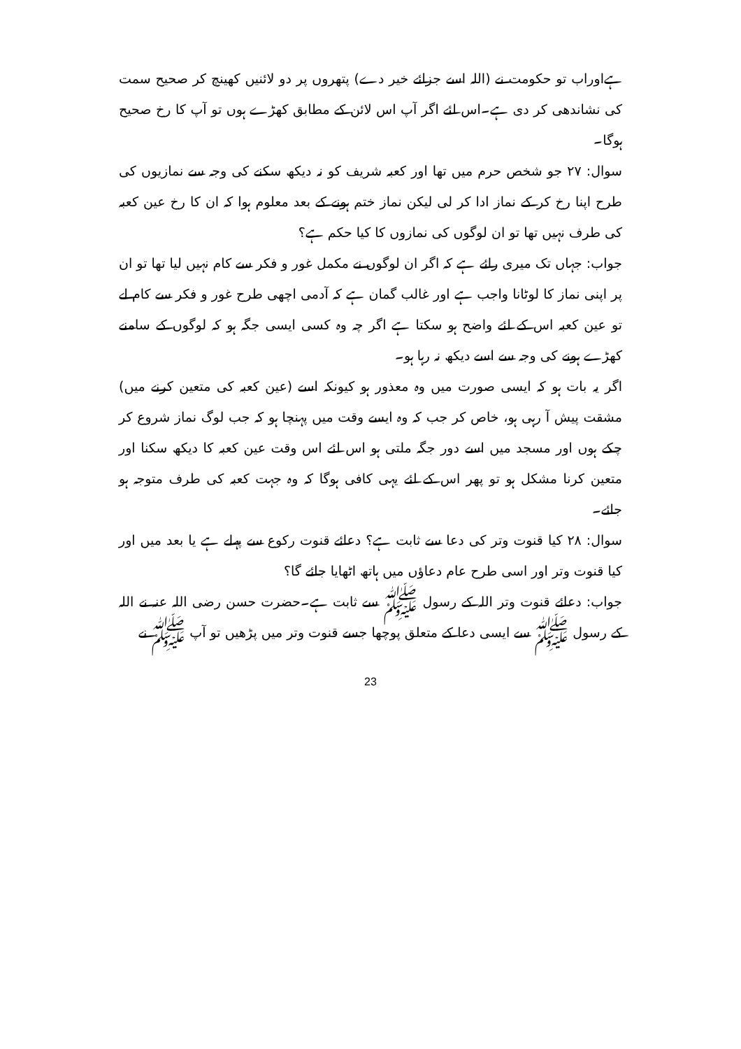ہےاوراب تو حکومت نے (اللہ اسے جزائے خیر دے) پتھروں پر دو لائنیں کھینچ کر صحیح سمت کی نشاندھی کر دی ہے۔اس لئے اگر آپ اس لائن کے مطابق کھڑے ہوں تو آپ کا رخ صحیح ہوگا۔
سوال: ۲۷ جو شخص حرم میں تھا اور کعبہ شریف کو نہ دیکھ سکنے کی وجہ سے نمازیوں کی طرح اپنا رخ کر کے نماز ادا کر لی لیکن نماز ختم ہونے کے بعد معلوم ہوا کہ ان کا رخ عین کعبہ کی طرف نہیں تھا تو ان لوگوں کی نمازوں کا کیا حکم ہے؟
جواب: جہاں تک میری رائے ہے کہ اگر ان لوگوں نے مکمل غور و فکر سے کام نہیں لیا تھا تو ان پر اپنی نماز کا لوٹانا واجب ہے اور غالب گمان ہے کہ آدمی اچھی طرح غور و فکر سے کام لے تو عین کعبہ اس کے لئے واضح ہو سکتا ہے اگر چہ وہ کسی ایسی جگہ ہو کہ لوگوں کے سامنے کھڑے ہونے کی وجہ سے اسے دیکھ نہ رہا ہو۔
اگر یہ بات ہو کہ ایسی صورت میں وہ معذور ہو کیونکہ اسے (عین کعبہ کی متعین کرنے میں) مشقت پیش آ رہی ہو، خاص کر جب کہ وہ ایسے وقت میں پہنچا ہو کہ جب لوگ نماز شروع کر چکے ہوں اور مسجد میں اسے دور جگہ ملتی ہو اس لئے اس وقت عین کعبہ کا دیکھ سکنا اور متعین کرنا مشکل ہو تو پھر اس کے لئے یہی کافی ہوگا کہ وہ جہت کعبہ کی طرف متوجہ ہو جائے۔
سوال: ۲۸ کیا قنوت وتر کی دعا سے ثابت ہے؟ دعائے قنوت رکوع سے پہلے ہے یا بعد میں اور کیا قنوت وتر اور اسی طرح عام دعاؤں میں ہاتھ اٹھایا جائے گا؟
جواب: دعائے قنوت وتر اللہ کے رسول ﷺ سے ثابت ہے۔حضرت حسن رضی اللہ عنہ نے اللہ کے رسول ﷺ سے ایسی دعا کے متعلق پوچھا جسے قنوت وتر میں پڑھیں تو آپ ﷺ نے
23